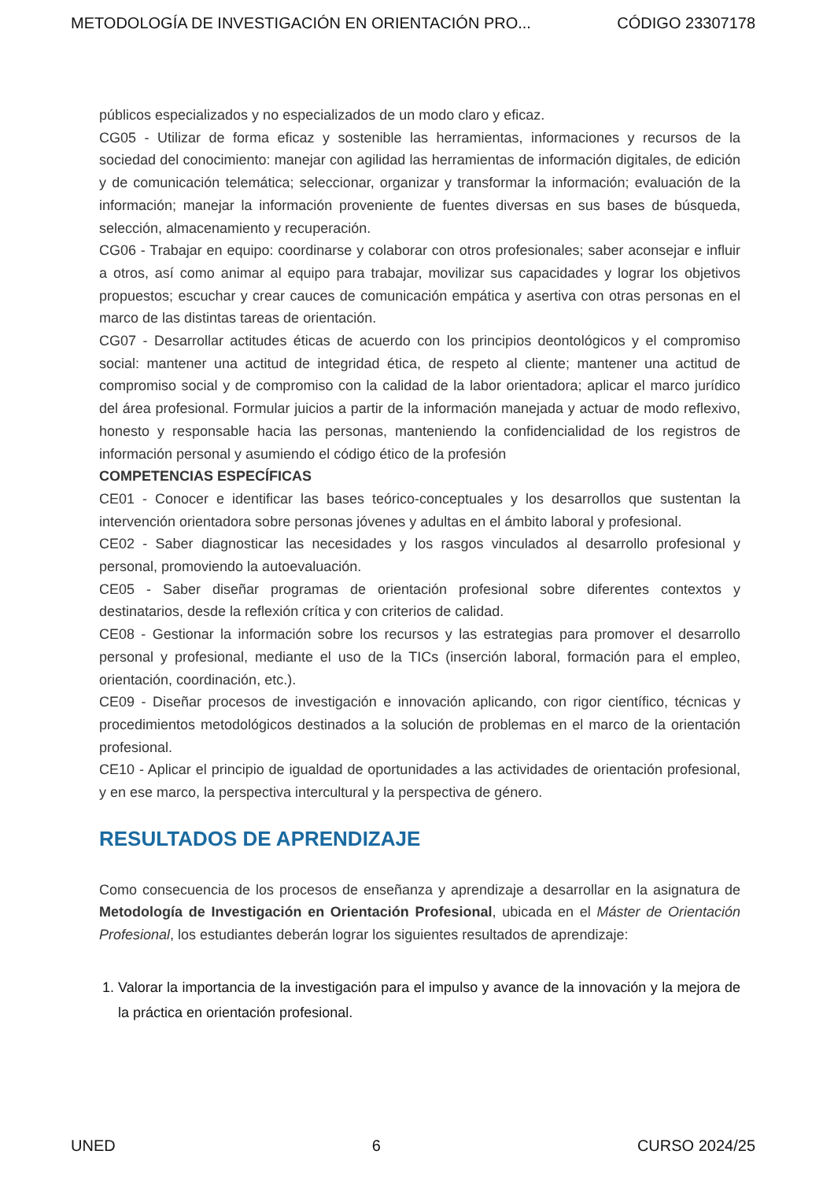METODOLOGÍA DE INVESTIGACIÓN EN ORIENTACIÓN PRO... CÓDIGO 23307178
públicos especializados y no especializados de un modo claro y eficaz.
CG05 - Utilizar de forma eficaz y sostenible las herramientas, informaciones y recursos de la sociedad del conocimiento: manejar con agilidad las herramientas de información digitales, de edición y de comunicación telemática; seleccionar, organizar y transformar la información; evaluación de la información; manejar la información proveniente de fuentes diversas en sus bases de búsqueda, selección, almacenamiento y recuperación.
CG06 - Trabajar en equipo: coordinarse y colaborar con otros profesionales; saber aconsejar e influir a otros, así como animar al equipo para trabajar, movilizar sus capacidades y lograr los objetivos propuestos; escuchar y crear cauces de comunicación empática y asertiva con otras personas en el marco de las distintas tareas de orientación.
CG07 - Desarrollar actitudes éticas de acuerdo con los principios deontológicos y el compromiso social: mantener una actitud de integridad ética, de respeto al cliente; mantener una actitud de compromiso social y de compromiso con la calidad de la labor orientadora; aplicar el marco jurídico del área profesional. Formular juicios a partir de la información manejada y actuar de modo reflexivo, honesto y responsable hacia las personas, manteniendo la confidencialidad de los registros de información personal y asumiendo el código ético de la profesión
COMPETENCIAS ESPECÍFICAS
CE01 - Conocer e identificar las bases teórico-conceptuales y los desarrollos que sustentan la intervención orientadora sobre personas jóvenes y adultas en el ámbito laboral y profesional.
CE02 - Saber diagnosticar las necesidades y los rasgos vinculados al desarrollo profesional y personal, promoviendo la autoevaluación.
CE05 - Saber diseñar programas de orientación profesional sobre diferentes contextos y destinatarios, desde la reflexión crítica y con criterios de calidad.
CE08 - Gestionar la información sobre los recursos y las estrategias para promover el desarrollo personal y profesional, mediante el uso de la TICs (inserción laboral, formación para el empleo, orientación, coordinación, etc.).
CE09 - Diseñar procesos de investigación e innovación aplicando, con rigor científico, técnicas y procedimientos metodológicos destinados a la solución de problemas en el marco de la orientación profesional.
CE10 - Aplicar el principio de igualdad de oportunidades a las actividades de orientación profesional, y en ese marco, la perspectiva intercultural y la perspectiva de género.
RESULTADOS DE APRENDIZAJE
Como consecuencia de los procesos de enseñanza y aprendizaje a desarrollar en la asignatura de Metodología de Investigación en Orientación Profesional, ubicada en el Máster de Orientación Profesional, los estudiantes deberán lograr los siguientes resultados de aprendizaje:
1. Valorar la importancia de la investigación para el impulso y avance de la innovación y la mejora de la práctica en orientación profesional.
UNED 6 CURSO 2024/25